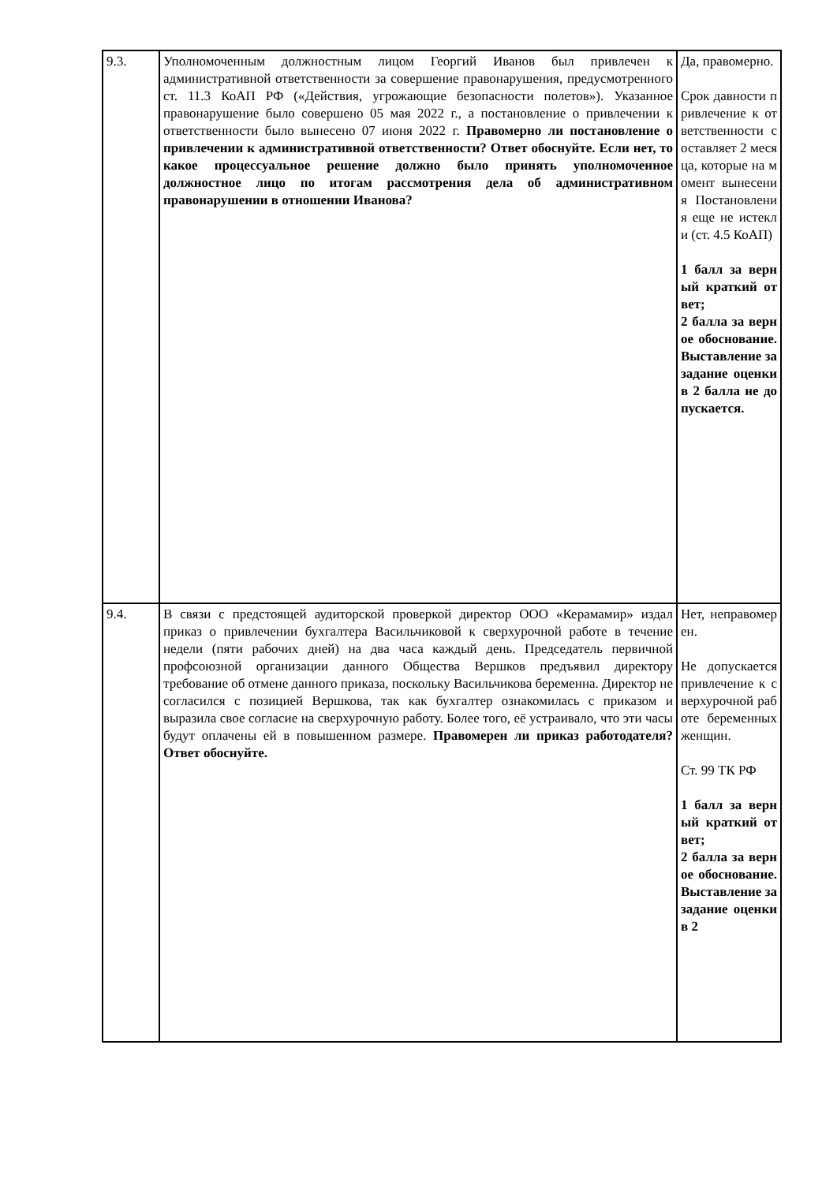| 9.3. | Уполномоченным должностным лицом Георгий Иванов был привлечен к административной ответственности за совершение правонарушения, предусмотренного ст. 11.3 КоАП РФ («Действия, угрожающие безопасности полетов»). Указанное правонарушение было совершено 05 мая 2022 г., а постановление о привлечении к ответственности было вынесено 07 июня 2022 г. Правомерно ли постановление о привлечении к административной ответственности? Ответ обоснуйте. Если нет, то какое процессуальное решение должно было принять уполномоченное должностное лицо по итогам рассмотрения дела об административном правонарушении в отношении Иванова? | Да, правомерно. Срок давности привлечение к ответственности составляет 2 месяца, которые на момент вынесения Постановления еще не истекли (ст. 4.5 КоАП) 1 балл за верный краткий ответ; 2 балла за верное обоснование. Выставление за задание оценки в 2 балла не допускается. |
| 9.4. | В связи с предстоящей аудиторской проверкой директор ООО «Керамамир» издал приказ о привлечении бухгалтера Васильчиковой к сверхурочной работе в течение недели (пяти рабочих дней) на два часа каждый день. Председатель первичной профсоюзной организации данного Общества Вершков предъявил директору требование об отмене данного приказа, поскольку Васильчикова беременна. Директор не согласился с позицией Вершкова, так как бухгалтер ознакомилась с приказом и выразила свое согласие на сверхурочную работу. Более того, её устраивало, что эти часы будут оплачены ей в повышенном размере. Правомерен ли приказ работодателя? Ответ обоснуйте. | Нет, неправомерен. Не допускается привлечение к сверхурочной работе беременных женщин. Ст. 99 ТК РФ 1 балл за верный краткий ответ; 2 балла за верное обоснование. Выставление за задание оценки в 2 |